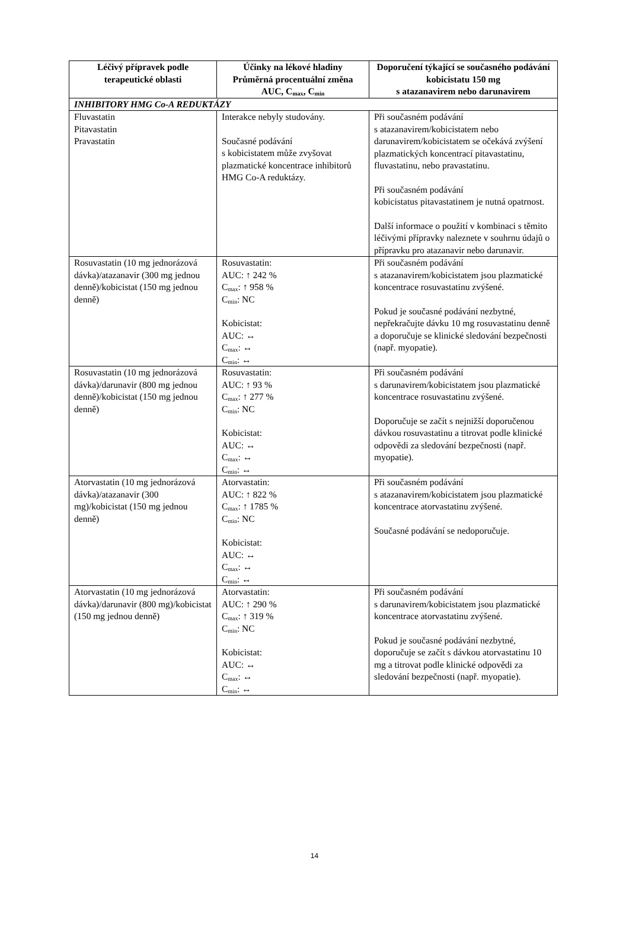| Léčivý přípravek podle terapeutické oblasti | Účinky na lékové hladiny Průměrná procentuální změna AUC, C<sub>max</sub>, C<sub>min</sub> | Doporučení týkající se současného podávání kobicistatu 150 mg s atazanavirem nebo darunavirem |
| --- | --- | --- |
| INHIBITORY HMG Co-A REDUKTÁZY | | |
| Fluvastatin Pitavastatin Pravastatin | Interakce nebyly studovány. Současné podávání s kobicistatem může zvyšovat plazmatické koncentrace inhibitorů HMG Co-A reduktázy. | Při současném podávání s atazanavirem/kobicistatem nebo darunavirem/kobicistatem se očekává zvýšení plazmatických koncentrací pitavastatinu, fluvastatinu, nebo pravastatinu. Při současném podávání kobicistatus pitavastatinem je nutná opatrnost. Další informace o použití v kombinaci s těmito léčivými přípravky naleznete v souhrnu údajů o přípravku pro atazanavir nebo darunavir. |
| Rosuvastatin (10 mg jednorázová dávka)/atazanavir (300 mg jednou denně)/kobicistat (150 mg jednou denně) | Rosuvastatin: AUC: ↑ 242 % C<sub>max</sub>: ↑ 958 % C<sub>min</sub>: NC Kobicistat: AUC: ↔ C<sub>max</sub>: ↔ C<sub>min</sub>: ↔ | Při současném podávání s atazanavirem/kobicistatem jsou plazmatické koncentrace rosuvastatinu zvýšené. Pokud je současné podávání nezbytné, nepřekračujte dávku 10 mg rosuvastatinu denně a doporučuje se klinické sledování bezpečnosti (např. myopatie). |
| Rosuvastatin (10 mg jednorázová dávka)/darunavir (800 mg jednou denně)/kobicistat (150 mg jednou denně) | Rosuvastatin: AUC: ↑ 93 % C<sub>max</sub>: ↑ 277 % C<sub>min</sub>: NC Kobicistat: AUC: ↔ C<sub>max</sub>: ↔ C<sub>min</sub>: ↔ | Při současném podávání s darunavirem/kobicistatem jsou plazmatické koncentrace rosuvastatinu zvýšené. Doporučuje se začít s nejnižší doporučenou dávkou rosuvastatinu a titrovat podle klinické odpovědi za sledování bezpečnosti (např. myopatie). |
| Atorvastatin (10 mg jednorázová dávka)/atazanavir (300 mg)/kobicistat (150 mg jednou denně) | Atorvastatin: AUC: ↑ 822 % C<sub>max</sub>: ↑ 1785 % C<sub>min</sub>: NC Kobicistat: AUC: ↔ C<sub>max</sub>: ↔ C<sub>min</sub>: ↔ | Při současném podávání s atazanavirem/kobicistatem jsou plazmatické koncentrace atorvastatinu zvýšené. Současné podávání se nedoporučuje. |
| Atorvastatin (10 mg jednorázová dávka)/darunavir (800 mg)/kobicistat (150 mg jednou denně) | Atorvastatin: AUC: ↑ 290 % C<sub>max</sub>: ↑ 319 % C<sub>min</sub>: NC Kobicistat: AUC: ↔ C<sub>max</sub>: ↔ C<sub>min</sub>: ↔ | Při současném podávání s darunavirem/kobicistatem jsou plazmatické koncentrace atorvastatinu zvýšené. Pokud je současné podávání nezbytné, doporučuje se začít s dávkou atorvastatinu 10 mg a titrovat podle klinické odpovědi za sledování bezpečnosti (např. myopatie). |
14